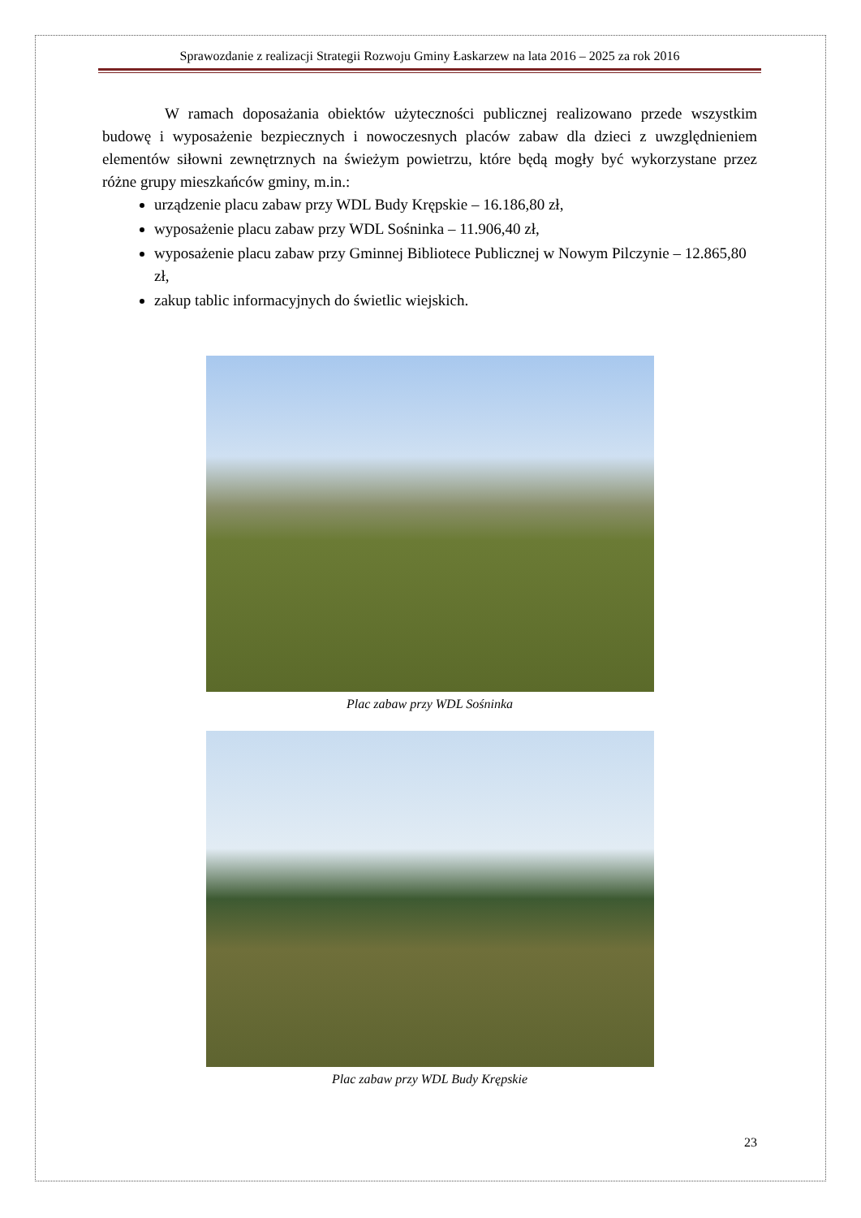Sprawozdanie z realizacji Strategii Rozwoju Gminy Łaskarzew na lata 2016 – 2025 za rok 2016
W ramach doposażania obiektów użyteczności publicznej realizowano przede wszystkim budowę i wyposażenie bezpiecznych i nowoczesnych placów zabaw dla dzieci z uwzględnieniem elementów siłowni zewnętrznych na świeżym powietrzu, które będą mogły być wykorzystane przez różne grupy mieszkańców gminy, m.in.:
urządzenie placu zabaw przy WDL Budy Krępskie – 16.186,80 zł,
wyposażenie placu zabaw przy WDL Sośninka – 11.906,40 zł,
wyposażenie placu zabaw przy Gminnej Bibliotece Publicznej w Nowym Pilczynie – 12.865,80 zł,
zakup tablic informacyjnych do świetlic wiejskich.
Plac zabaw przy WDL Sośninka
Plac zabaw przy WDL Budy Krępskie
23